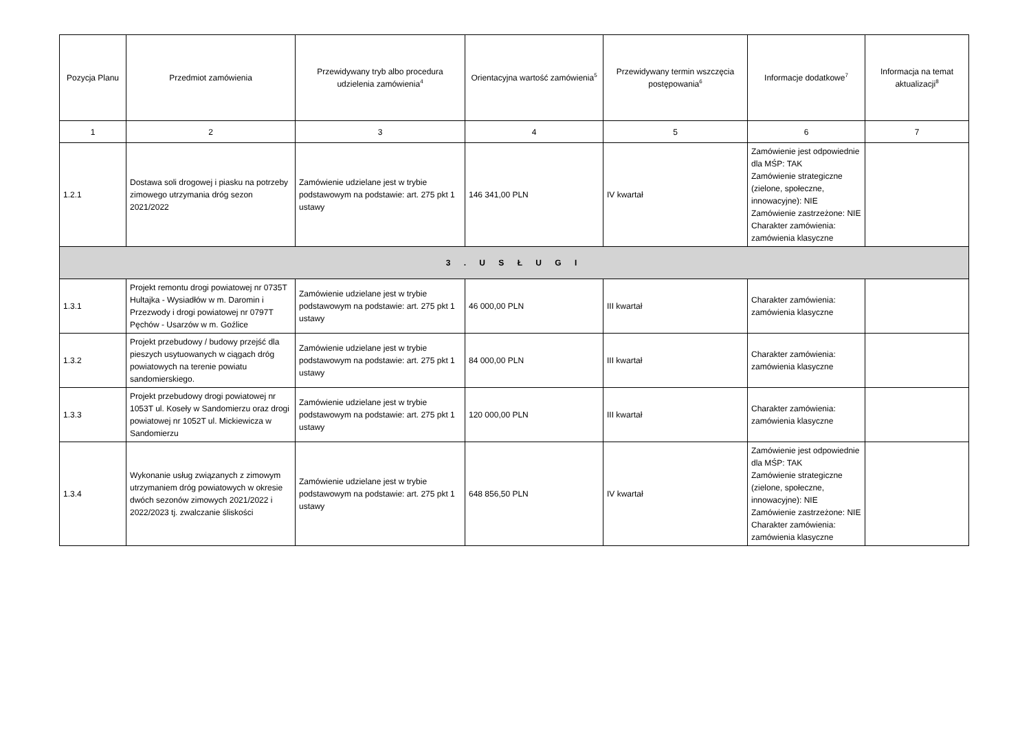| Pozycja Planu | Przedmiot zamówienia | Przewidywany tryb albo procedura udzielenia zamówienia<sup>4</sup> | Orientacyjna wartość zamówienia<sup>5</sup> | Przewidywany termin wszczęcia postępowania<sup>6</sup> | Informacje dodatkowe<sup>7</sup> | Informacja na temat aktualizacji<sup>8</sup> |
| --- | --- | --- | --- | --- | --- | --- |
| 1 | 2 | 3 | 4 | 5 | 6 | 7 |
| 1.2.1 | Dostawa soli drogowej i piasku na potrzeby zimowego utrzymania dróg sezon 2021/2022 | Zamówienie udzielane jest w trybie podstawowym na podstawie: art. 275 pkt 1 ustawy | 146 341,00 PLN | IV kwartał | Zamówienie jest odpowiednie dla MŚP: TAK Zamówienie strategiczne (zielone, społeczne, innowacyjne): NIE Zamówienie zastrzeżone: NIE Charakter zamówienia: zamówienia klasyczne | |
| 3 . U S Ł U G I | | | | | | |
| 1.3.1 | Projekt remontu drogi powiatowej nr 0735T Hultajka - Wysiadłów w m. Daromin i Przezwody i drogi powiatowej nr 0797T Pęchów - Usarzów w m. Goźlice | Zamówienie udzielane jest w trybie podstawowym na podstawie: art. 275 pkt 1 ustawy | 46 000,00 PLN | III kwartał | Charakter zamówienia: zamówienia klasyczne | |
| 1.3.2 | Projekt przebudowy / budowy przejść dla pieszych usytuowanych w ciągach dróg powiatowych na terenie powiatu sandomierskiego. | Zamówienie udzielane jest w trybie podstawowym na podstawie: art. 275 pkt 1 ustawy | 84 000,00 PLN | III kwartał | Charakter zamówienia: zamówienia klasyczne | |
| 1.3.3 | Projekt przebudowy drogi powiatowej nr 1053T ul. Koseły w Sandomierzu oraz drogi powiatowej nr 1052T ul. Mickiewicza w Sandomierzu | Zamówienie udzielane jest w trybie podstawowym na podstawie: art. 275 pkt 1 ustawy | 120 000,00 PLN | III kwartał | Charakter zamówienia: zamówienia klasyczne | |
| 1.3.4 | Wykonanie usług związanych z zimowym utrzymaniem dróg powiatowych w okresie dwóch sezonów zimowych 2021/2022 i 2022/2023 tj. zwalczanie śliskości | Zamówienie udzielane jest w trybie podstawowym na podstawie: art. 275 pkt 1 ustawy | 648 856,50 PLN | IV kwartał | Zamówienie jest odpowiednie dla MŚP: TAK Zamówienie strategiczne (zielone, społeczne, innowacyjne): NIE Zamówienie zastrzeżone: NIE Charakter zamówienia: zamówienia klasyczne | |